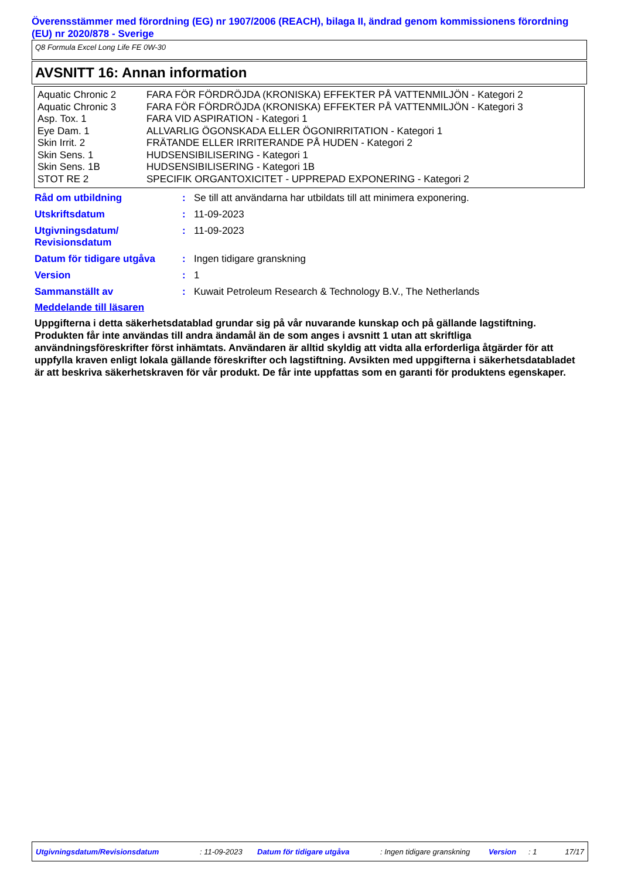Överensstämmer med förordning (EG) nr 1907/2006 (REACH), bilaga II, ändrad genom kommissionens förordning (EU) nr 2020/878 - Sverige
Q8 Formula Excel Long Life FE 0W-30
AVSNITT 16: Annan information
| Aquatic Chronic 2 | FARA FÖR FÖRDRÖJDA (KRONISKA) EFFEKTER PÅ VATTENMILJÖN - Kategori 2 |
| Aquatic Chronic 3 | FARA FÖR FÖRDRÖJDA (KRONISKA) EFFEKTER PÅ VATTENMILJÖN - Kategori 3 |
| Asp. Tox. 1 | FARA VID ASPIRATION - Kategori 1 |
| Eye Dam. 1 | ALLVARLIG ÖGONSKADA ELLER ÖGONIRRITATION - Kategori 1 |
| Skin Irrit. 2 | FRÄTANDE ELLER IRRITERANDE PÅ HUDEN - Kategori 2 |
| Skin Sens. 1 | HUDSENSIBILISERING - Kategori 1 |
| Skin Sens. 1B | HUDSENSIBILISERING - Kategori 1B |
| STOT RE 2 | SPECIFIK ORGANTOXICITET - UPPREPAD EXPONERING - Kategori 2 |
| Råd om utbildning | : | Se till att användarna har utbildats till att minimera exponering. |
| Utskriftsdatum | : | 11-09-2023 |
| Utgivningsdatum/ Revisionsdatum | : | 11-09-2023 |
| Datum för tidigare utgåva | : | Ingen tidigare granskning |
| Version | : | 1 |
| Sammanställt av | : | Kuwait Petroleum Research & Technology B.V., The Netherlands |
Meddelande till läsaren
Uppgifterna i detta säkerhetsdatablad grundar sig på vår nuvarande kunskap och på gällande lagstiftning. Produkten får inte användas till andra ändamål än de som anges i avsnitt 1 utan att skriftliga användningsföreskrifter först inhämtats. Användaren är alltid skyldig att vidta alla erforderliga åtgärder för att uppfylla kraven enligt lokala gällande föreskrifter och lagstiftning. Avsikten med uppgifterna i säkerhetsdatabladet är att beskriva säkerhetskraven för vår produkt. De får inte uppfattas som en garanti för produktens egenskaper.
Utgivningsdatum/Revisionsdatum : 11-09-2023 Datum för tidigare utgåva : Ingen tidigare granskning Version : 1 17/17